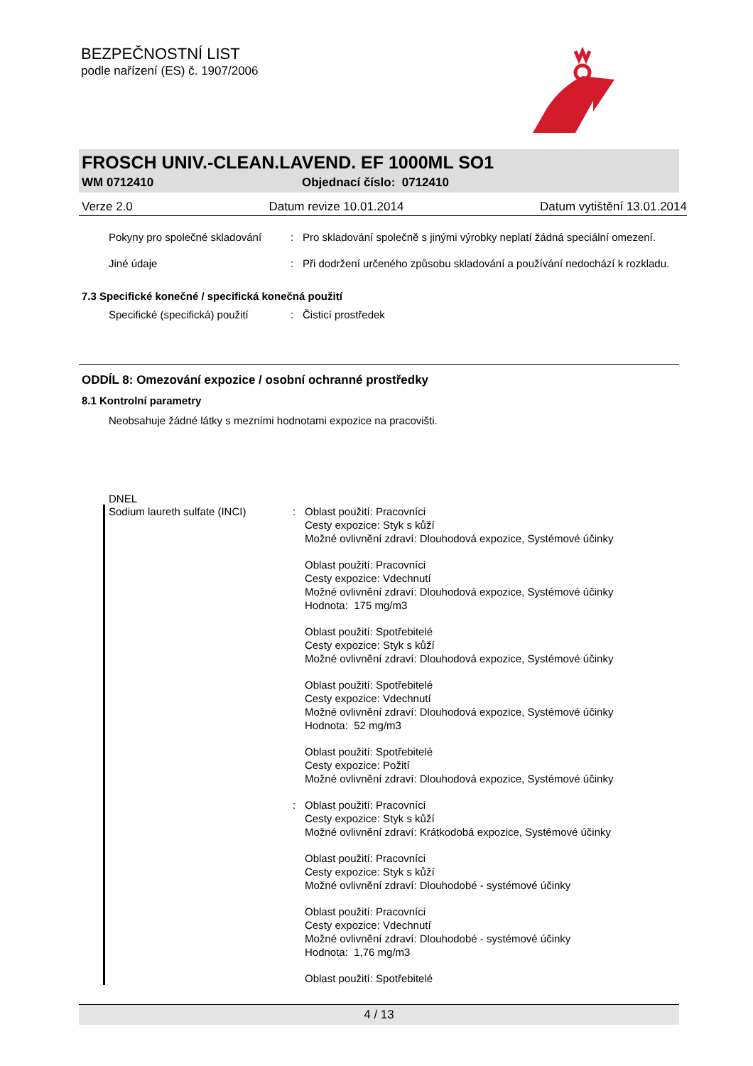BEZPEČNOSTNÍ LIST
podle nařízení (ES) č. 1907/2006
FROSCH UNIV.-CLEAN.LAVEND. EF 1000ML SO1
WM 0712410 Objednací číslo: 0712410
Verze 2.0 Datum revize 10.01.2014 Datum vytištění 13.01.2014
Pokyny pro společné skladování
: Pro skladování společně s jinými výrobky neplatí žádná speciální omezení.
Jiné údaje : Při dodržení určeného způsobu skladování a používání nedochází k rozkladu.
7.3 Specifické konečné / specifická konečná použití
Specifické (specifická) použití
: Čisticí prostředek
ODDÍL 8: Omezování expozice / osobní ochranné prostředky
8.1 Kontrolní parametry
Neobsahuje žádné látky s mezními hodnotami expozice na pracovišti.
DNEL
Sodium laureth sulfate (INCI)
: Oblast použití: Pracovníci
Cesty expozice: Styk s kůží
Možné ovlivnění zdraví: Dlouhodová expozice, Systémové účinky
Oblast použití: Pracovníci
Cesty expozice: Vdechnutí
Možné ovlivnění zdraví: Dlouhodová expozice, Systémové účinky
Hodnota: 175 mg/m3
Oblast použití: Spotřebitelé
Cesty expozice: Styk s kůží
Možné ovlivnění zdraví: Dlouhodová expozice, Systémové účinky
Oblast použití: Spotřebitelé
Cesty expozice: Vdechnutí
Možné ovlivnění zdraví: Dlouhodová expozice, Systémové účinky
Hodnota: 52 mg/m3
Oblast použití: Spotřebitelé
Cesty expozice: Požití
Možné ovlivnění zdraví: Dlouhodová expozice, Systémové účinky
: Oblast použití: Pracovníci
Cesty expozice: Styk s kůží
Možné ovlivnění zdraví: Krátkodobá expozice, Systémové účinky
Oblast použití: Pracovníci
Cesty expozice: Styk s kůží
Možné ovlivnění zdraví: Dlouhodobé - systémové účinky
Oblast použití: Pracovníci
Cesty expozice: Vdechnutí
Možné ovlivnění zdraví: Dlouhodobé - systémové účinky
Hodnota: 1,76 mg/m3
Oblast použití: Spotřebitelé
4 / 13